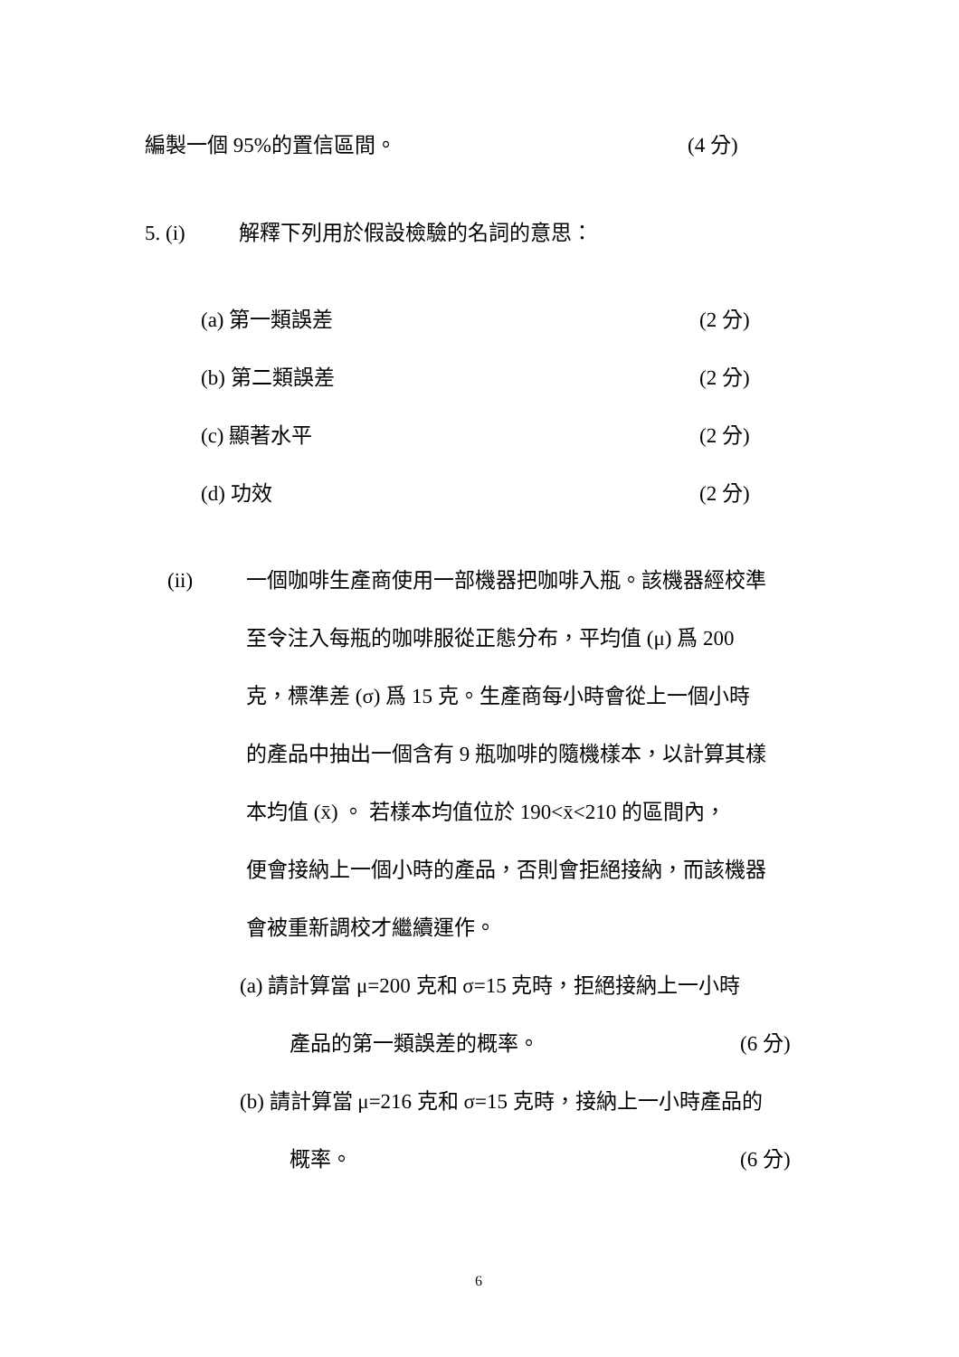編製一個 95%的置信區間。 (4 分)
5. (i) 解釋下列用於假設檢驗的名詞的意思：
(a) 第一類誤差 (2 分)
(b) 第二類誤差 (2 分)
(c) 顯著水平 (2 分)
(d) 功效 (2 分)
(ii) 一個咖啡生產商使用一部機器把咖啡入瓶。該機器經校準
至令注入每瓶的咖啡服從正態分布，平均值 (μ) 爲 200
克，標準差 (σ) 爲 15 克。生產商每小時會從上一個小時
的產品中抽出一個含有 9 瓶咖啡的隨機樣本，以計算其樣
本均值 (x̄) 。 若樣本均值位於 190<x̄<210 的區間內，
便會接納上一個小時的產品，否則會拒絕接納，而該機器
會被重新調校才繼續運作。
(a) 請計算當 μ=200 克和 σ=15 克時，拒絕接納上一小時
產品的第一類誤差的概率。 (6 分)
(b) 請計算當 μ=216 克和 σ=15 克時，接納上一小時產品的
概率。 (6 分)
6